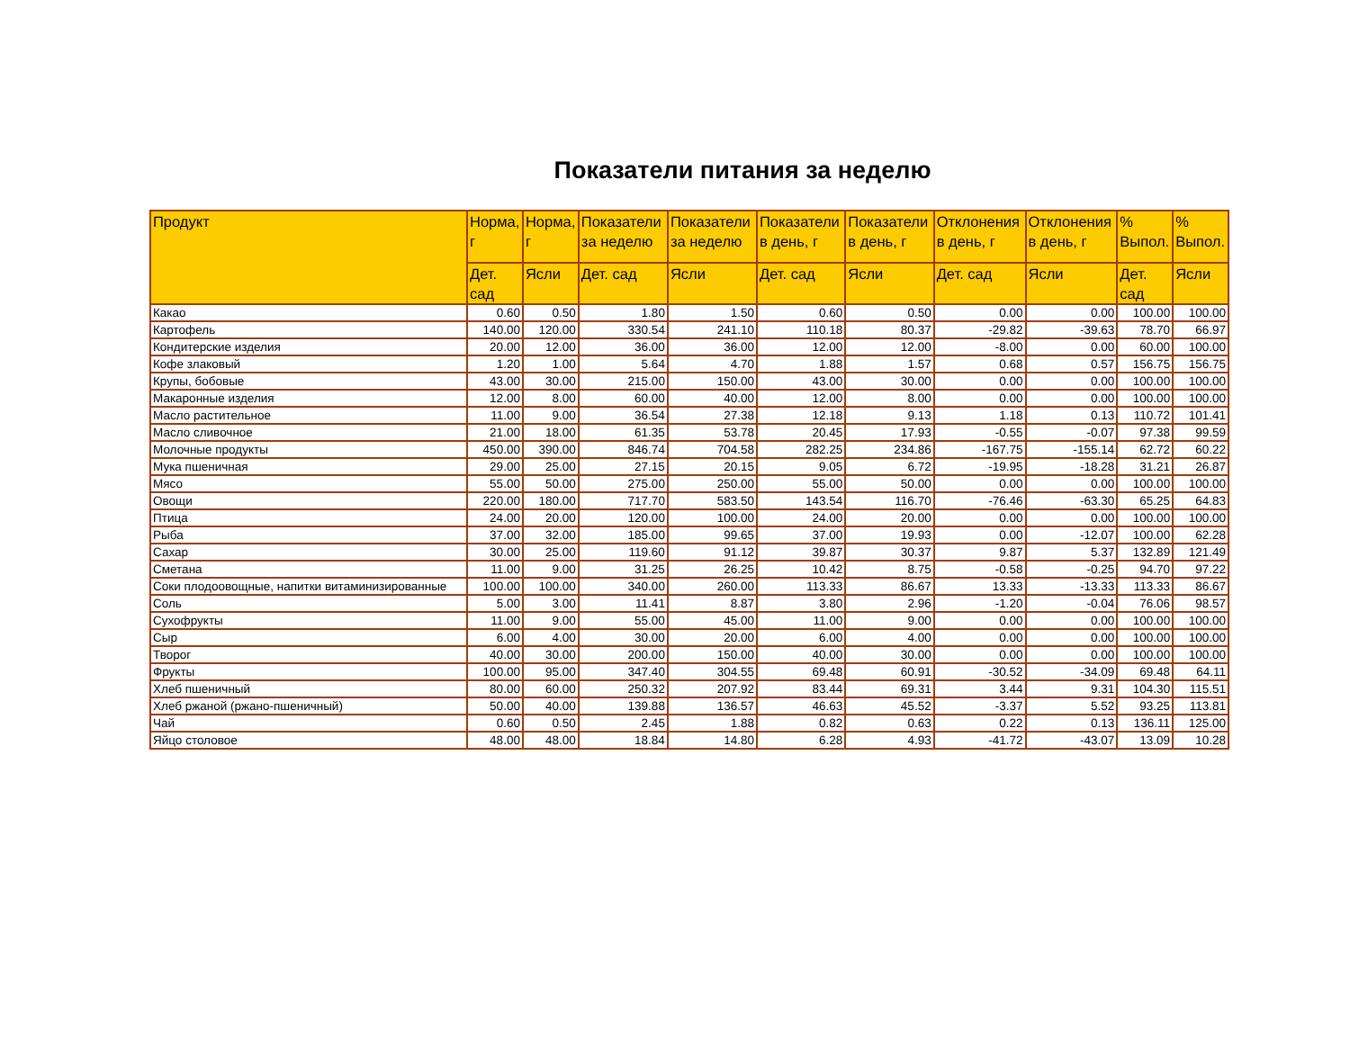Показатели питания за неделю
| Продукт | Норма, г | Норма, г | Показатели за неделю | Показатели за неделю | Показатели в день, г | Показатели в день, г | Отклонения в день, г | Отклонения в день, г | % Выпол. | % Выпол. |
| --- | --- | --- | --- | --- | --- | --- | --- | --- | --- | --- |
| | Дет. сад | Ясли | Дет. сад | Ясли | Дет. сад | Ясли | Дет. сад | Ясли | Дет. сад | Ясли |
| Какао | 0.60 | 0.50 | 1.80 | 1.50 | 0.60 | 0.50 | 0.00 | 0.00 | 100.00 | 100.00 |
| Картофель | 140.00 | 120.00 | 330.54 | 241.10 | 110.18 | 80.37 | -29.82 | -39.63 | 78.70 | 66.97 |
| Кондитерские изделия | 20.00 | 12.00 | 36.00 | 36.00 | 12.00 | 12.00 | -8.00 | 0.00 | 60.00 | 100.00 |
| Кофе злаковый | 1.20 | 1.00 | 5.64 | 4.70 | 1.88 | 1.57 | 0.68 | 0.57 | 156.75 | 156.75 |
| Крупы, бобовые | 43.00 | 30.00 | 215.00 | 150.00 | 43.00 | 30.00 | 0.00 | 0.00 | 100.00 | 100.00 |
| Макаронные изделия | 12.00 | 8.00 | 60.00 | 40.00 | 12.00 | 8.00 | 0.00 | 0.00 | 100.00 | 100.00 |
| Масло растительное | 11.00 | 9.00 | 36.54 | 27.38 | 12.18 | 9.13 | 1.18 | 0.13 | 110.72 | 101.41 |
| Масло сливочное | 21.00 | 18.00 | 61.35 | 53.78 | 20.45 | 17.93 | -0.55 | -0.07 | 97.38 | 99.59 |
| Молочные продукты | 450.00 | 390.00 | 846.74 | 704.58 | 282.25 | 234.86 | -167.75 | -155.14 | 62.72 | 60.22 |
| Мука пшеничная | 29.00 | 25.00 | 27.15 | 20.15 | 9.05 | 6.72 | -19.95 | -18.28 | 31.21 | 26.87 |
| Мясо | 55.00 | 50.00 | 275.00 | 250.00 | 55.00 | 50.00 | 0.00 | 0.00 | 100.00 | 100.00 |
| Овощи | 220.00 | 180.00 | 717.70 | 583.50 | 143.54 | 116.70 | -76.46 | -63.30 | 65.25 | 64.83 |
| Птица | 24.00 | 20.00 | 120.00 | 100.00 | 24.00 | 20.00 | 0.00 | 0.00 | 100.00 | 100.00 |
| Рыба | 37.00 | 32.00 | 185.00 | 99.65 | 37.00 | 19.93 | 0.00 | -12.07 | 100.00 | 62.28 |
| Сахар | 30.00 | 25.00 | 119.60 | 91.12 | 39.87 | 30.37 | 9.87 | 5.37 | 132.89 | 121.49 |
| Сметана | 11.00 | 9.00 | 31.25 | 26.25 | 10.42 | 8.75 | -0.58 | -0.25 | 94.70 | 97.22 |
| Соки плодоовощные, напитки витаминизированные | 100.00 | 100.00 | 340.00 | 260.00 | 113.33 | 86.67 | 13.33 | -13.33 | 113.33 | 86.67 |
| Соль | 5.00 | 3.00 | 11.41 | 8.87 | 3.80 | 2.96 | -1.20 | -0.04 | 76.06 | 98.57 |
| Сухофрукты | 11.00 | 9.00 | 55.00 | 45.00 | 11.00 | 9.00 | 0.00 | 0.00 | 100.00 | 100.00 |
| Сыр | 6.00 | 4.00 | 30.00 | 20.00 | 6.00 | 4.00 | 0.00 | 0.00 | 100.00 | 100.00 |
| Творог | 40.00 | 30.00 | 200.00 | 150.00 | 40.00 | 30.00 | 0.00 | 0.00 | 100.00 | 100.00 |
| Фрукты | 100.00 | 95.00 | 347.40 | 304.55 | 69.48 | 60.91 | -30.52 | -34.09 | 69.48 | 64.11 |
| Хлеб пшеничный | 80.00 | 60.00 | 250.32 | 207.92 | 83.44 | 69.31 | 3.44 | 9.31 | 104.30 | 115.51 |
| Хлеб ржаной (ржано-пшеничный) | 50.00 | 40.00 | 139.88 | 136.57 | 46.63 | 45.52 | -3.37 | 5.52 | 93.25 | 113.81 |
| Чай | 0.60 | 0.50 | 2.45 | 1.88 | 0.82 | 0.63 | 0.22 | 0.13 | 136.11 | 125.00 |
| Яйцо столовое | 48.00 | 48.00 | 18.84 | 14.80 | 6.28 | 4.93 | -41.72 | -43.07 | 13.09 | 10.28 |